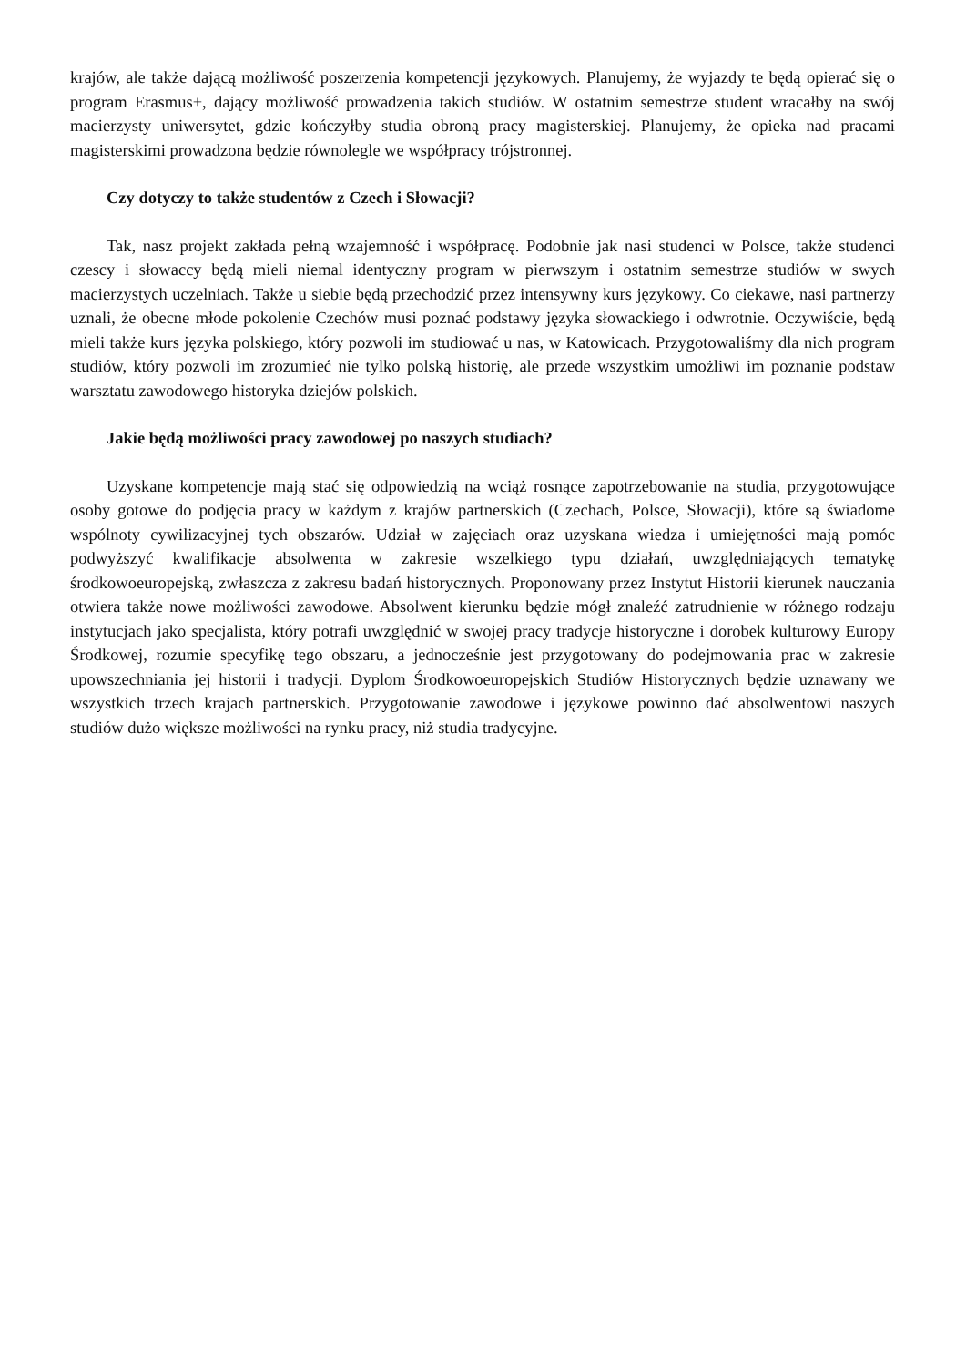krajów, ale także dającą możliwość poszerzenia kompetencji językowych. Planujemy, że wyjazdy te będą opierać się o program Erasmus+, dający możliwość prowadzenia takich studiów. W ostatnim semestrze student wracałby na swój macierzysty uniwersytet, gdzie kończyłby studia obroną pracy magisterskiej. Planujemy, że opieka nad pracami magisterskimi prowadzona będzie równolegle we współpracy trójstronnej.
Czy dotyczy to także studentów z Czech i Słowacji?
Tak, nasz projekt zakłada pełną wzajemność i współpracę. Podobnie jak nasi studenci w Polsce, także studenci czescy i słowaccy będą mieli niemal identyczny program w pierwszym i ostatnim semestrze studiów w swych macierzystych uczelniach. Także u siebie będą przechodzić przez intensywny kurs językowy. Co ciekawe, nasi partnerzy uznali, że obecne młode pokolenie Czechów musi poznać podstawy języka słowackiego i odwrotnie. Oczywiście, będą mieli także kurs języka polskiego, który pozwoli im studiować u nas, w Katowicach. Przygotowaliśmy dla nich program studiów, który pozwoli im zrozumieć nie tylko polską historię, ale przede wszystkim umożliwi im poznanie podstaw warsztatu zawodowego historyka dziejów polskich.
Jakie będą możliwości pracy zawodowej po naszych studiach?
Uzyskane kompetencje mają stać się odpowiedzią na wciąż rosnące zapotrzebowanie na studia, przygotowujące osoby gotowe do podjęcia pracy w każdym z krajów partnerskich (Czechach, Polsce, Słowacji), które są świadome wspólnoty cywilizacyjnej tych obszarów. Udział w zajęciach oraz uzyskana wiedza i umiejętności mają pomóc podwyższyć kwalifikacje absolwenta w zakresie wszelkiego typu działań, uwzględniających tematykę środkowoeuropejską, zwłaszcza z zakresu badań historycznych. Proponowany przez Instytut Historii kierunek nauczania otwiera także nowe możliwości zawodowe. Absolwent kierunku będzie mógł znaleźć zatrudnienie w różnego rodzaju instytucjach jako specjalista, który potrafi uwzględnić w swojej pracy tradycje historyczne i dorobek kulturowy Europy Środkowej, rozumie specyfikę tego obszaru, a jednocześnie jest przygotowany do podejmowania prac w zakresie upowszechniania jej historii i tradycji. Dyplom Środkowoeuropejskich Studiów Historycznych będzie uznawany we wszystkich trzech krajach partnerskich. Przygotowanie zawodowe i językowe powinno dać absolwentowi naszych studiów dużo większe możliwości na rynku pracy, niż studia tradycyjne.